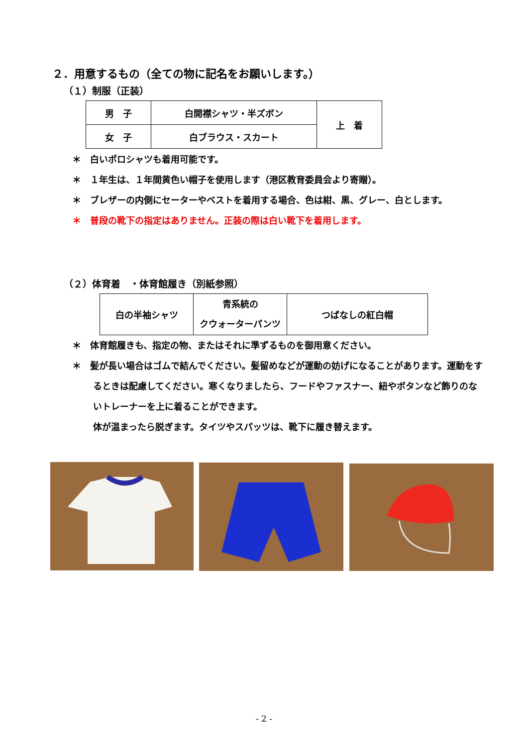２．用意するもの（全ての物に記名をお願いします。）
（１）制服（正装）
| 男 子 | 白開襟シャツ・半ズボン | 上 着 |
| 女 子 | 白ブラウス・スカート | |
＊　白いポロシャツも着用可能です。
＊　１年生は、１年間黄色い帽子を使用します（港区教育委員会より寄贈）。
＊　ブレザーの内側にセーターやベストを着用する場合、色は紺、黒、グレー、白とします。
＊　普段の靴下の指定はありません。正装の際は白い靴下を着用します。
（２）体育着　・体育館履き（別紙参照）
| 白の半袖シャツ | 青系統の クウォーターパンツ | つばなしの紅白帽 |
＊　体育館履きも、指定の物、またはそれに準ずるものを御用意ください。
＊　髪が長い場合はゴムで結んでください。髪留めなどが運動の妨げになることがあります。運動をするときは配慮してください。寒くなりましたら、フードやファスナー、紐やボタンなど飾りのないトレーナーを上に着ることができます。
体が温まったら脱ぎます。タイツやスパッツは、靴下に履き替えます。
- 2 -